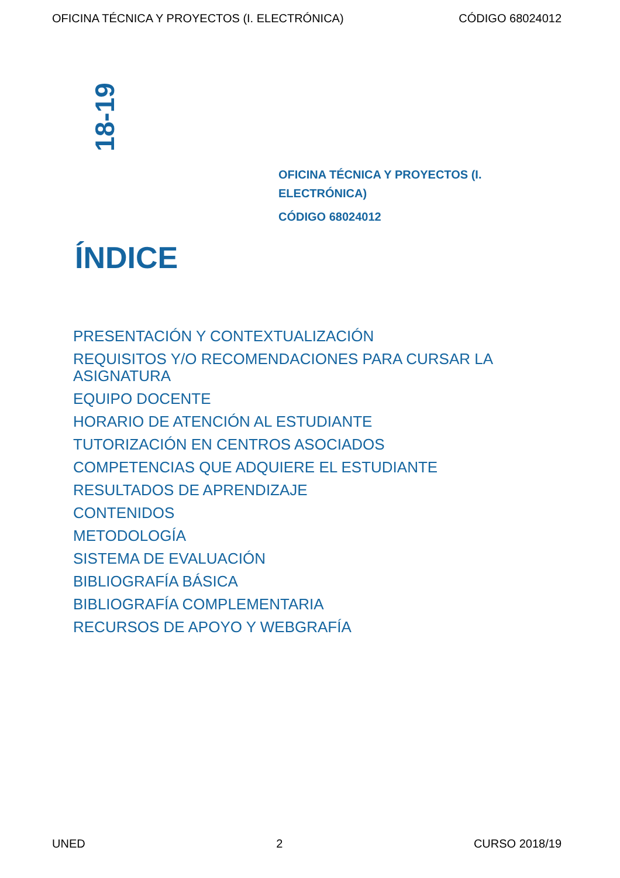OFICINA TÉCNICA Y PROYECTOS (I. ELECTRÓNICA) CÓDIGO 68024012
18-19
OFICINA TÉCNICA Y PROYECTOS (I. ELECTRÓNICA)
CÓDIGO 68024012
ÍNDICE
PRESENTACIÓN Y CONTEXTUALIZACIÓN
REQUISITOS Y/O RECOMENDACIONES PARA CURSAR LA ASIGNATURA
EQUIPO DOCENTE
HORARIO DE ATENCIÓN AL ESTUDIANTE
TUTORIZACIÓN EN CENTROS ASOCIADOS
COMPETENCIAS QUE ADQUIERE EL ESTUDIANTE
RESULTADOS DE APRENDIZAJE
CONTENIDOS
METODOLOGÍA
SISTEMA DE EVALUACIÓN
BIBLIOGRAFÍA BÁSICA
BIBLIOGRAFÍA COMPLEMENTARIA
RECURSOS DE APOYO Y WEBGRAFÍA
UNED 2 CURSO 2018/19